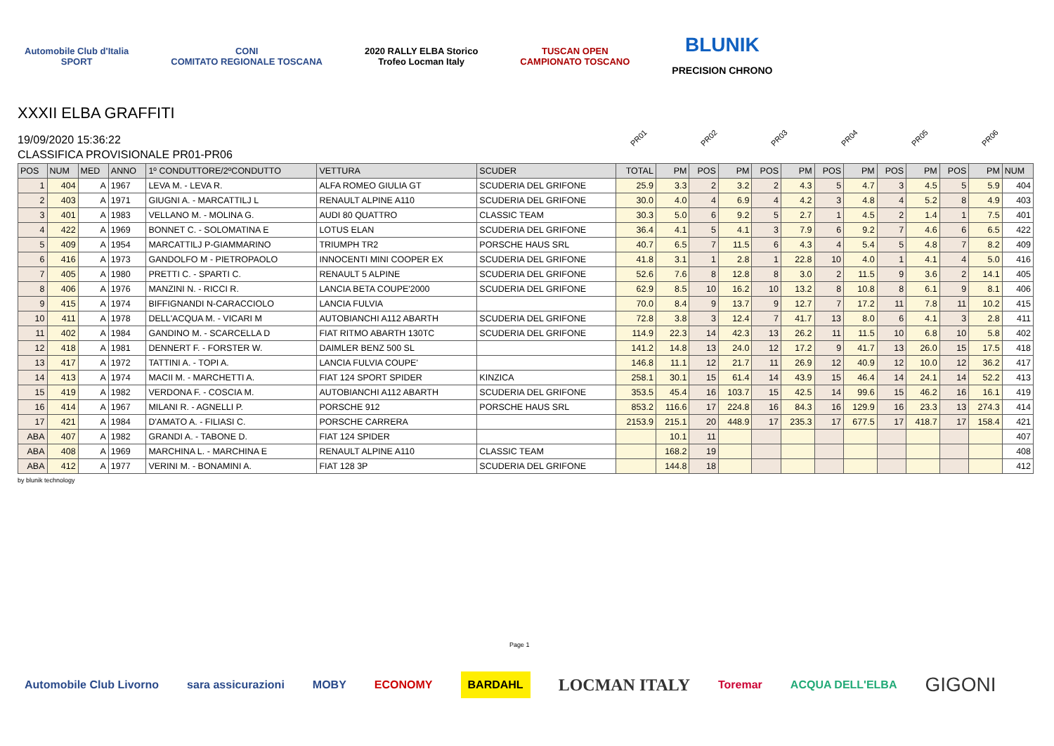Automobile Club d'Italia
SPORT
CONI
COMITATO REGIONALE TOSCANA
2020 RALLY ELBA Storico
Trofeo Locman Italy
TUSCAN OPEN
CAMPIONATO TOSCANO
BLUNIK
PRECISION CHRONO
XXXII ELBA GRAFFITI
19/09/2020 15:36:22
CLASSIFICA PROVISIONALE PR01-PR06
PR01 PR02 PR03 PR04 PR05 PR06
| POS | NUM | MED | ANNO | 1º CONDUTTORE/2ºCONDUTTO | VETTURA | SCUDER | TOTAL | PM | POS | PM | POS | PM | POS | PM | POS | PM | POS | PM | NUM |
| --- | --- | --- | --- | --- | --- | --- | --- | --- | --- | --- | --- | --- | --- | --- | --- | --- | --- | --- | --- |
| 1 | 404 | A | 1967 | LEVA M. - LEVA R. | ALFA ROMEO GIULIA GT | SCUDERIA DEL GRIFONE | 25.9 | 3.3 | 2 | 3.2 | 2 | 4.3 | 5 | 4.7 | 3 | 4.5 | 5 | 5.9 | 404 |
| 2 | 403 | A | 1971 | GIUGNI A. - MARCATTILJ L | RENAULT ALPINE A110 | SCUDERIA DEL GRIFONE | 30.0 | 4.0 | 4 | 6.9 | 4 | 4.2 | 3 | 4.8 | 4 | 5.2 | 8 | 4.9 | 403 |
| 3 | 401 | A | 1983 | VELLANO M. - MOLINA G. | AUDI 80 QUATTRO | CLASSIC TEAM | 30.3 | 5.0 | 6 | 9.2 | 5 | 2.7 | 1 | 4.5 | 2 | 1.4 | 1 | 7.5 | 401 |
| 4 | 422 | A | 1969 | BONNET C. - SOLOMATINA E | LOTUS ELAN | SCUDERIA DEL GRIFONE | 36.4 | 4.1 | 5 | 4.1 | 3 | 7.9 | 6 | 9.2 | 7 | 4.6 | 6 | 6.5 | 422 |
| 5 | 409 | A | 1954 | MARCATTILJ P-GIAMMARINO | TRIUMPH TR2 | PORSCHE HAUS SRL | 40.7 | 6.5 | 7 | 11.5 | 6 | 4.3 | 4 | 5.4 | 5 | 4.8 | 7 | 8.2 | 409 |
| 6 | 416 | A | 1973 | GANDOLFO M - PIETROPAOLO | INNOCENTI MINI COOPER EX | SCUDERIA DEL GRIFONE | 41.8 | 3.1 | 1 | 2.8 | 1 | 22.8 | 10 | 4.0 | 1 | 4.1 | 4 | 5.0 | 416 |
| 7 | 405 | A | 1980 | PRETTI C. - SPARTI C. | RENAULT 5 ALPINE | SCUDERIA DEL GRIFONE | 52.6 | 7.6 | 8 | 12.8 | 8 | 3.0 | 2 | 11.5 | 9 | 3.6 | 2 | 14.1 | 405 |
| 8 | 406 | A | 1976 | MANZINI N. - RICCI R. | LANCIA BETA COUPE'2000 | SCUDERIA DEL GRIFONE | 62.9 | 8.5 | 10 | 16.2 | 10 | 13.2 | 8 | 10.8 | 8 | 6.1 | 9 | 8.1 | 406 |
| 9 | 415 | A | 1974 | BIFFIGNANDI N-CARACCIOLO | LANCIA FULVIA | | 70.0 | 8.4 | 9 | 13.7 | 9 | 12.7 | 7 | 17.2 | 11 | 7.8 | 11 | 10.2 | 415 |
| 10 | 411 | A | 1978 | DELL'ACQUA M. - VICARI M | AUTOBIANCHI A112 ABARTH | SCUDERIA DEL GRIFONE | 72.8 | 3.8 | 3 | 12.4 | 7 | 41.7 | 13 | 8.0 | 6 | 4.1 | 3 | 2.8 | 411 |
| 11 | 402 | A | 1984 | GANDINO M. - SCARCELLA D | FIAT RITMO ABARTH 130TC | SCUDERIA DEL GRIFONE | 114.9 | 22.3 | 14 | 42.3 | 13 | 26.2 | 11 | 11.5 | 10 | 6.8 | 10 | 5.8 | 402 |
| 12 | 418 | A | 1981 | DENNERT F. - FORSTER W. | DAIMLER BENZ 500 SL | | 141.2 | 14.8 | 13 | 24.0 | 12 | 17.2 | 9 | 41.7 | 13 | 26.0 | 15 | 17.5 | 418 |
| 13 | 417 | A | 1972 | TATTINI A. - TOPI A. | LANCIA FULVIA COUPE' | | 146.8 | 11.1 | 12 | 21.7 | 11 | 26.9 | 12 | 40.9 | 12 | 10.0 | 12 | 36.2 | 417 |
| 14 | 413 | A | 1974 | MACII M. - MARCHETTI A. | FIAT 124 SPORT SPIDER | KINZICA | 258.1 | 30.1 | 15 | 61.4 | 14 | 43.9 | 15 | 46.4 | 14 | 24.1 | 14 | 52.2 | 413 |
| 15 | 419 | A | 1982 | VERDONA F. - COSCIA M. | AUTOBIANCHI A112 ABARTH | SCUDERIA DEL GRIFONE | 353.5 | 45.4 | 16 | 103.7 | 15 | 42.5 | 14 | 99.6 | 15 | 46.2 | 16 | 16.1 | 419 |
| 16 | 414 | A | 1967 | MILANI R. - AGNELLI P. | PORSCHE 912 | PORSCHE HAUS SRL | 853.2 | 116.6 | 17 | 224.8 | 16 | 84.3 | 16 | 129.9 | 16 | 23.3 | 13 | 274.3 | 414 |
| 17 | 421 | A | 1984 | D'AMATO A. - FILIASI C. | PORSCHE CARRERA | | 2153.9 | 215.1 | 20 | 448.9 | 17 | 235.3 | 17 | 677.5 | 17 | 418.7 | 17 | 158.4 | 421 |
| ABA | 407 | A | 1982 | GRANDI A. - TABONE D. | FIAT 124 SPIDER | | | 10.1 | 11 | | | | | | | | | | 407 |
| ABA | 408 | A | 1969 | MARCHINA L. - MARCHINA E | RENAULT ALPINE A110 | CLASSIC TEAM | | 168.2 | 19 | | | | | | | | | | 408 |
| ABA | 412 | A | 1977 | VERINI M. - BONAMINI A. | FIAT 128 3P | SCUDERIA DEL GRIFONE | | 144.8 | 18 | | | | | | | | | | 412 |
by blunik technology
Page 1
Automobile Club Livorno sara assicurazioni MOBY ECONOMY BARDAHL LOCMAN ITALY Toremar ACQUA DELL'ELBA GIGONI